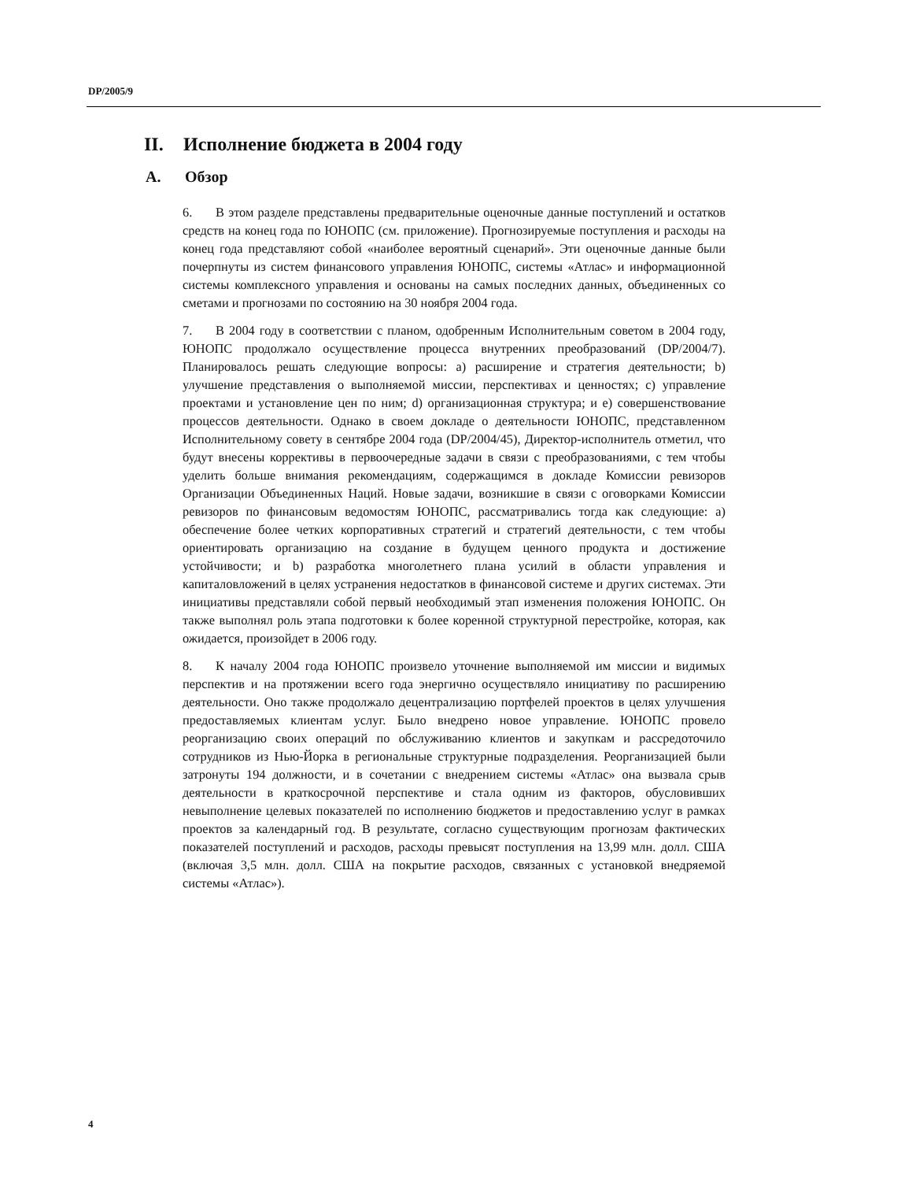DP/2005/9
II. Исполнение бюджета в 2004 году
A. Обзор
6. В этом разделе представлены предварительные оценочные данные поступлений и остатков средств на конец года по ЮНОПС (см. приложение). Прогнозируемые поступления и расходы на конец года представляют собой «наиболее вероятный сценарий». Эти оценочные данные были почерпнуты из систем финансового управления ЮНОПС, системы «Атлас» и информационной системы комплексного управления и основаны на самых последних данных, объединенных со сметами и прогнозами по состоянию на 30 ноября 2004 года.
7. В 2004 году в соответствии с планом, одобренным Исполнительным советом в 2004 году, ЮНОПС продолжало осуществление процесса внутренних преобразований (DP/2004/7). Планировалось решать следующие вопросы: a) расширение и стратегия деятельности; b) улучшение представления о выполняемой миссии, перспективах и ценностях; c) управление проектами и установление цен по ним; d) организационная структура; и e) совершенствование процессов деятельности. Однако в своем докладе о деятельности ЮНОПС, представленном Исполнительному совету в сентябре 2004 года (DP/2004/45), Директор-исполнитель отметил, что будут внесены коррективы в первоочередные задачи в связи с преобразованиями, с тем чтобы уделить больше внимания рекомендациям, содержащимся в докладе Комиссии ревизоров Организации Объединенных Наций. Новые задачи, возникшие в связи с оговорками Комиссии ревизоров по финансовым ведомостям ЮНОПС, рассматривались тогда как следующие: a) обеспечение более четких корпоративных стратегий и стратегий деятельности, с тем чтобы ориентировать организацию на создание в будущем ценного продукта и достижение устойчивости; и b) разработка многолетнего плана усилий в области управления и капиталовложений в целях устранения недостатков в финансовой системе и других системах. Эти инициативы представляли собой первый необходимый этап изменения положения ЮНОПС. Он также выполнял роль этапа подготовки к более коренной структурной перестройке, которая, как ожидается, произойдет в 2006 году.
8. К началу 2004 года ЮНОПС произвело уточнение выполняемой им миссии и видимых перспектив и на протяжении всего года энергично осуществляло инициативу по расширению деятельности. Оно также продолжало децентрализацию портфелей проектов в целях улучшения предоставляемых клиентам услуг. Было внедрено новое управление. ЮНОПС провело реорганизацию своих операций по обслуживанию клиентов и закупкам и рассредоточило сотрудников из Нью-Йорка в региональные структурные подразделения. Реорганизацией были затронуты 194 должности, и в сочетании с внедрением системы «Атлас» она вызвала срыв деятельности в краткосрочной перспективе и стала одним из факторов, обусловивших невыполнение целевых показателей по исполнению бюджетов и предоставлению услуг в рамках проектов за календарный год. В результате, согласно существующим прогнозам фактических показателей поступлений и расходов, расходы превысят поступления на 13,99 млн. долл. США (включая 3,5 млн. долл. США на покрытие расходов, связанных с установкой внедряемой системы «Атлас»).
4